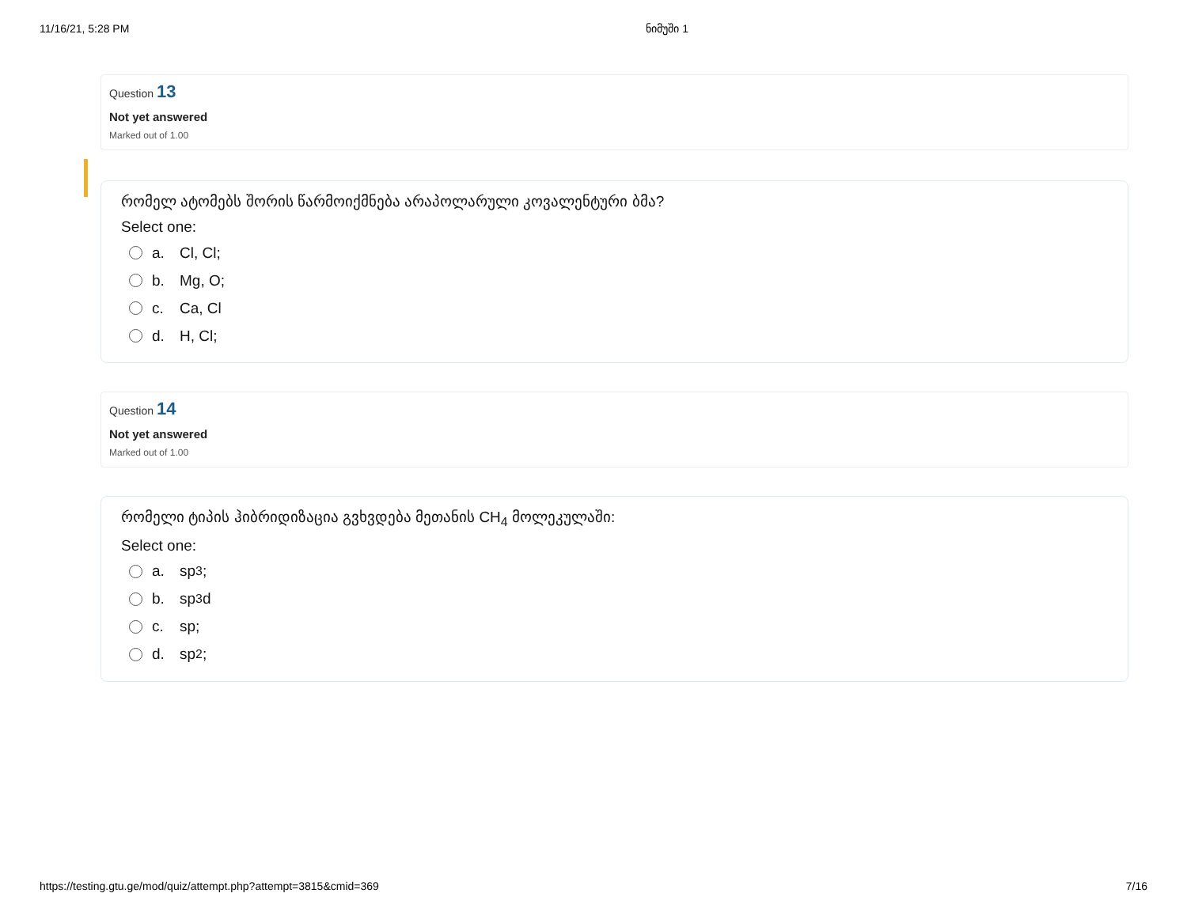11/16/21, 5:28 PM ნიმუში 1
Question 13
Not yet answered
Marked out of 1.00
რომელ ატომებს შორის წარმოიქმნება არაპოლარული კოვალენტური ბმა?
Select one:
a. Cl, Cl;
b. Mg, O;
c. Ca, Cl
d. H, Cl;
Question 14
Not yet answered
Marked out of 1.00
რომელი ტიპის ჰიბრიდიზაცია გვხვდება მეთანის CH<sub>4</sub> მოლეკულაში:
Select one:
a. sp<sup>3</sup> ;
b. sp<sup>3</sup>d
c. sp;
d. sp<sup>2</sup>;
https://testing.gtu.ge/mod/quiz/attempt.php?attempt=3815&cmid=369 7/16